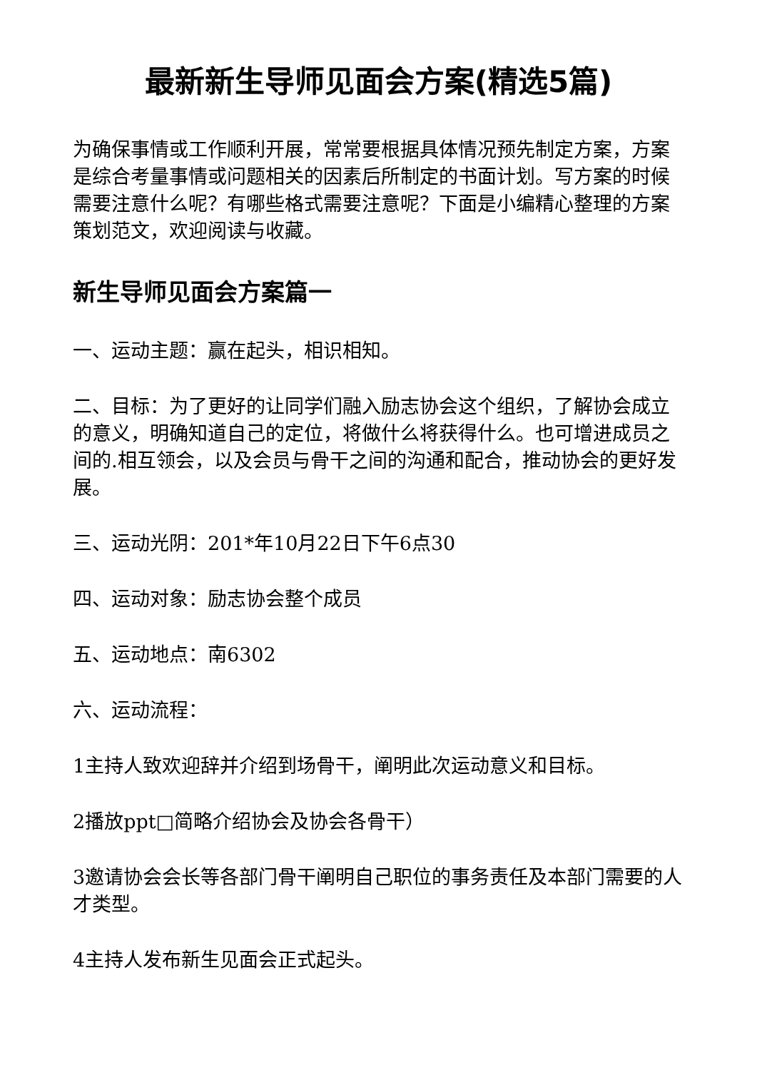最新新生导师见面会方案(精选5篇)
为确保事情或工作顺利开展，常常要根据具体情况预先制定方案，方案是综合考量事情或问题相关的因素后所制定的书面计划。写方案的时候需要注意什么呢？有哪些格式需要注意呢？下面是小编精心整理的方案策划范文，欢迎阅读与收藏。
新生导师见面会方案篇一
一、运动主题：赢在起头，相识相知。
二、目标：为了更好的让同学们融入励志协会这个组织，了解协会成立的意义，明确知道自己的定位，将做什么将获得什么。也可增进成员之间的.相互领会，以及会员与骨干之间的沟通和配合，推动协会的更好发展。
三、运动光阴：201*年10月22日下午6点30
四、运动对象：励志协会整个成员
五、运动地点：南6302
六、运动流程：
1主持人致欢迎辞并介绍到场骨干，阐明此次运动意义和目标。
2播放ppt□简略介绍协会及协会各骨干）
3邀请协会会长等各部门骨干阐明自己职位的事务责任及本部门需要的人才类型。
4主持人发布新生见面会正式起头。